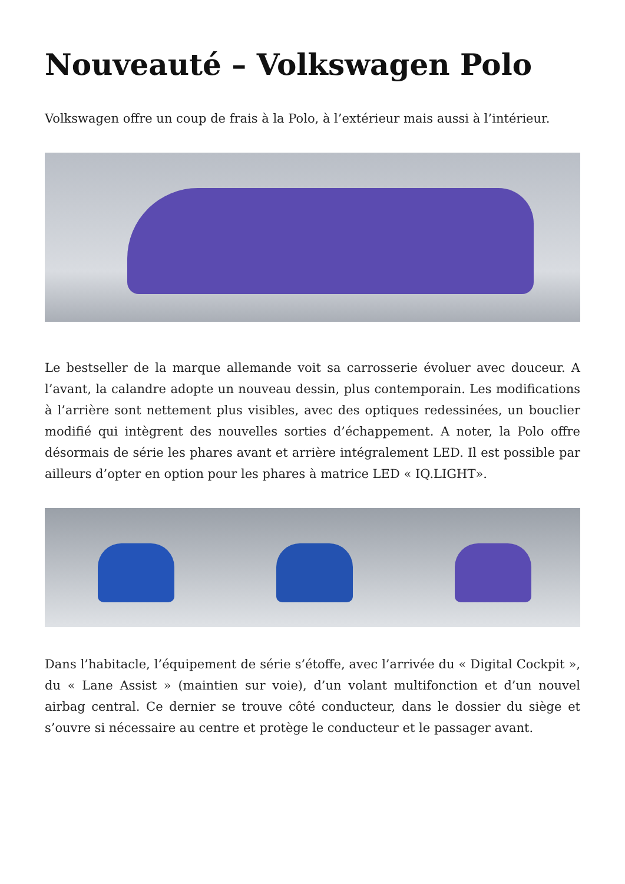Nouveauté – Volkswagen Polo
Volkswagen offre un coup de frais à la Polo, à l’extérieur mais aussi à l’intérieur.
Le bestseller de la marque allemande voit sa carrosserie évoluer avec douceur. A l’avant, la calandre adopte un nouveau dessin, plus contemporain. Les modifications à l’arrière sont nettement plus visibles, avec des optiques redessinées, un bouclier modifié qui intègrent des nouvelles sorties d’échappement. A noter, la Polo offre désormais de série les phares avant et arrière intégralement LED. Il est possible par ailleurs d’opter en option pour les phares à matrice LED « IQ.LIGHT».
Dans l’habitacle, l’équipement de série s’étoffe, avec l’arrivée du « Digital Cockpit », du « Lane Assist » (maintien sur voie), d’un volant multifonction et d’un nouvel airbag central. Ce dernier se trouve côté conducteur, dans le dossier du siège et s’ouvre si nécessaire au centre et protège le conducteur et le passager avant.